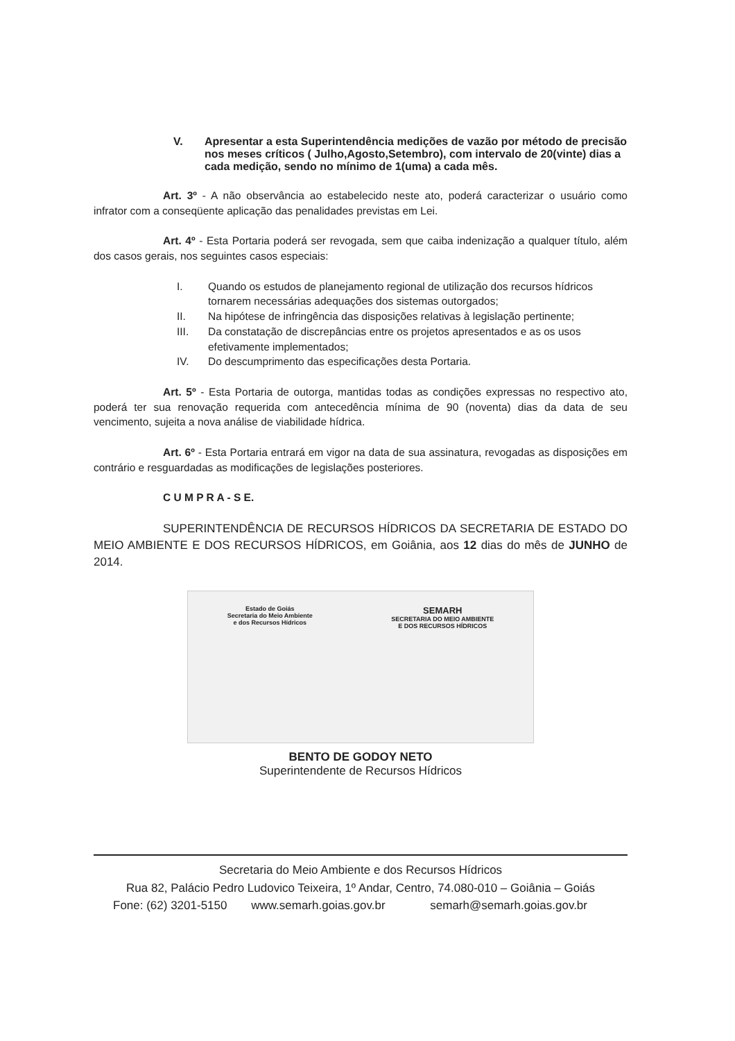V. Apresentar a esta Superintendência medições de vazão por método de precisão nos meses críticos ( Julho,Agosto,Setembro), com intervalo de 20(vinte) dias a cada medição, sendo no mínimo de 1(uma) a cada mês.
Art. 3º - A não observância ao estabelecido neste ato, poderá caracterizar o usuário como infrator com a conseqüente aplicação das penalidades previstas em Lei.
Art. 4º - Esta Portaria poderá ser revogada, sem que caiba indenização a qualquer título, além dos casos gerais, nos seguintes casos especiais:
I. Quando os estudos de planejamento regional de utilização dos recursos hídricos tornarem necessárias adequações dos sistemas outorgados;
II. Na hipótese de infringência das disposições relativas à legislação pertinente;
III. Da constatação de discrepâncias entre os projetos apresentados e as os usos efetivamente implementados;
IV. Do descumprimento das especificações desta Portaria.
Art. 5º - Esta Portaria de outorga, mantidas todas as condições expressas no respectivo ato, poderá ter sua renovação requerida com antecedência mínima de 90 (noventa) dias da data de seu vencimento, sujeita a nova análise de viabilidade hídrica.
Art. 6º - Esta Portaria entrará em vigor na data de sua assinatura, revogadas as disposições em contrário e resguardadas as modificações de legislações posteriores.
C U M P R A - S E.
SUPERINTENDÊNCIA DE RECURSOS HÍDRICOS DA SECRETARIA DE ESTADO DO MEIO AMBIENTE E DOS RECURSOS HÍDRICOS, em Goiânia, aos 12 dias do mês de JUNHO de 2014.
Estado de Goiás
Secretaria do Meio Ambiente
e dos Recursos Hídricos
SEMARH
SECRETARIA DO MEIO AMBIENTE
E DOS RECURSOS HÍDRICOS
BENTO DE GODOY NETO
Superintendente de Recursos Hídricos
Secretaria do Meio Ambiente e dos Recursos Hídricos
Rua 82, Palácio Pedro Ludovico Teixeira, 1º Andar, Centro, 74.080-010 – Goiânia – Goiás
Fone: (62) 3201-5150 www.semarh.goias.gov.br semarh@semarh.goias.gov.br